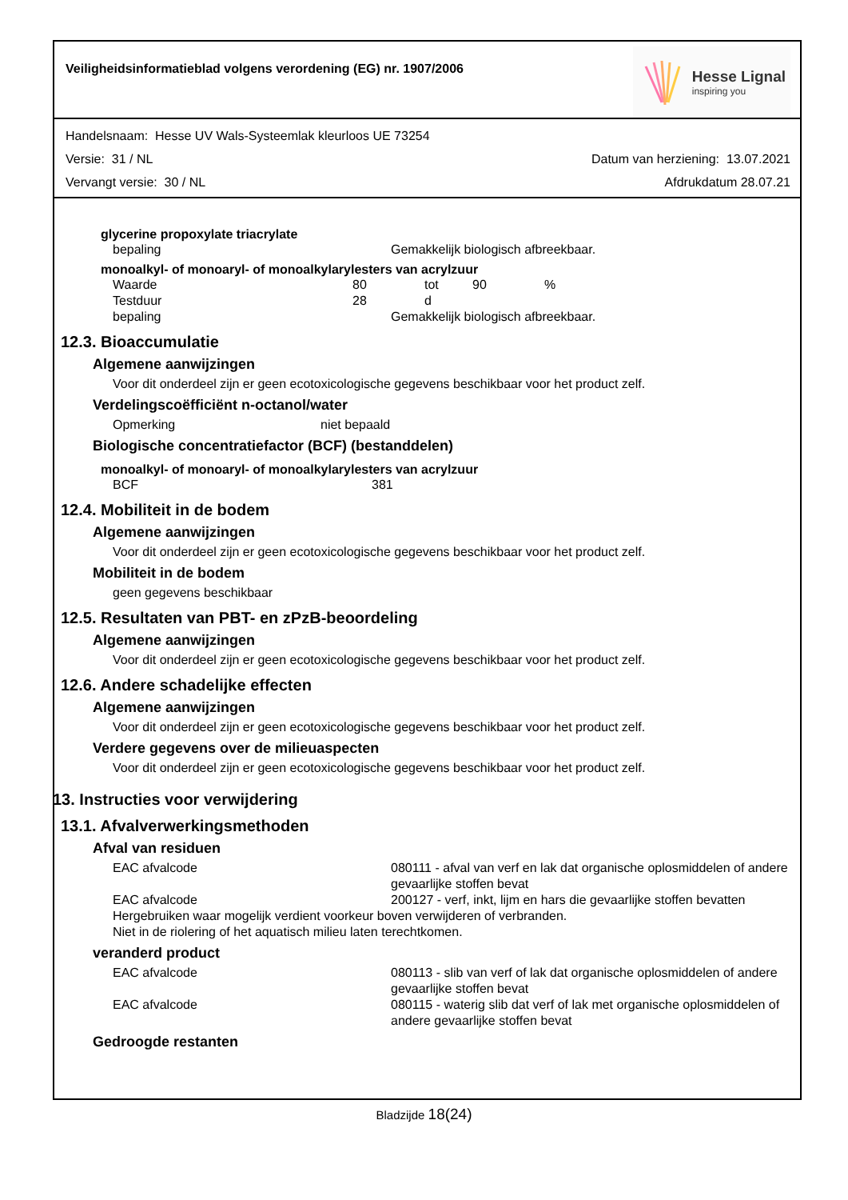Veiligheidsinformatieblad volgens verordening (EG) nr. 1907/2006
Hesse Lignal
inspiring you
Handelsnaam: Hesse UV Wals-Systeemlak kleurloos UE 73254
Versie: 31 / NL Datum van herziening: 13.07.2021
Vervangt versie: 30 / NL Afdrukdatum 28.07.21
glycerine propoxylate triacrylate
bepaling Gemakkelijk biologisch afbreekbaar.
monoalkyl- of monoaryl- of monoalkylarylesters van acrylzuur
Waarde 80 tot 90% Testduur 28 d
bepaling Gemakkelijk biologisch afbreekbaar.
12.3. Bioaccumulatie
Algemene aanwijzingen
Voor dit onderdeel zijn er geen ecotoxicologische gegevens beschikbaar voor het product zelf.
Verdelingscoëfficiënt n-octanol/water
Opmerking niet bepaald
Biologische concentratiefactor (BCF) (bestanddelen)
monoalkyl- of monoaryl- of monoalkylarylesters van acrylzuur
BCF 381
12.4. Mobiliteit in de bodem
Algemene aanwijzingen
Voor dit onderdeel zijn er geen ecotoxicologische gegevens beschikbaar voor het product zelf.
Mobiliteit in de bodem
geen gegevens beschikbaar
12.5. Resultaten van PBT- en zPzB-beoordeling
Algemene aanwijzingen
Voor dit onderdeel zijn er geen ecotoxicologische gegevens beschikbaar voor het product zelf.
12.6. Andere schadelijke effecten
Algemene aanwijzingen
Voor dit onderdeel zijn er geen ecotoxicologische gegevens beschikbaar voor het product zelf.
Verdere gegevens over de milieuaspecten
Voor dit onderdeel zijn er geen ecotoxicologische gegevens beschikbaar voor het product zelf.
13. Instructies voor verwijdering
13.1. Afvalverwerkingsmethoden
Afval van residuen
EAC afvalcode 080111 - afval van verf en lak dat organische oplosmiddelen of andere gevaarlijke stoffen bevat EAC afvalcode 200127 - verf, inkt, lijm en hars die gevaarlijke stoffen bevatten
Hergebruiken waar mogelijk verdient voorkeur boven verwijderen of verbranden.
Niet in de riolering of het aquatisch milieu laten terechtkomen.
veranderd product
EAC afvalcode 080113 - slib van verf of lak dat organische oplosmiddelen of andere gevaarlijke stoffen bevat EAC afvalcode 080115 - waterig slib dat verf of lak met organische oplosmiddelen of andere gevaarlijke stoffen bevat
Gedroogde restanten
Bladzijde 18(24)